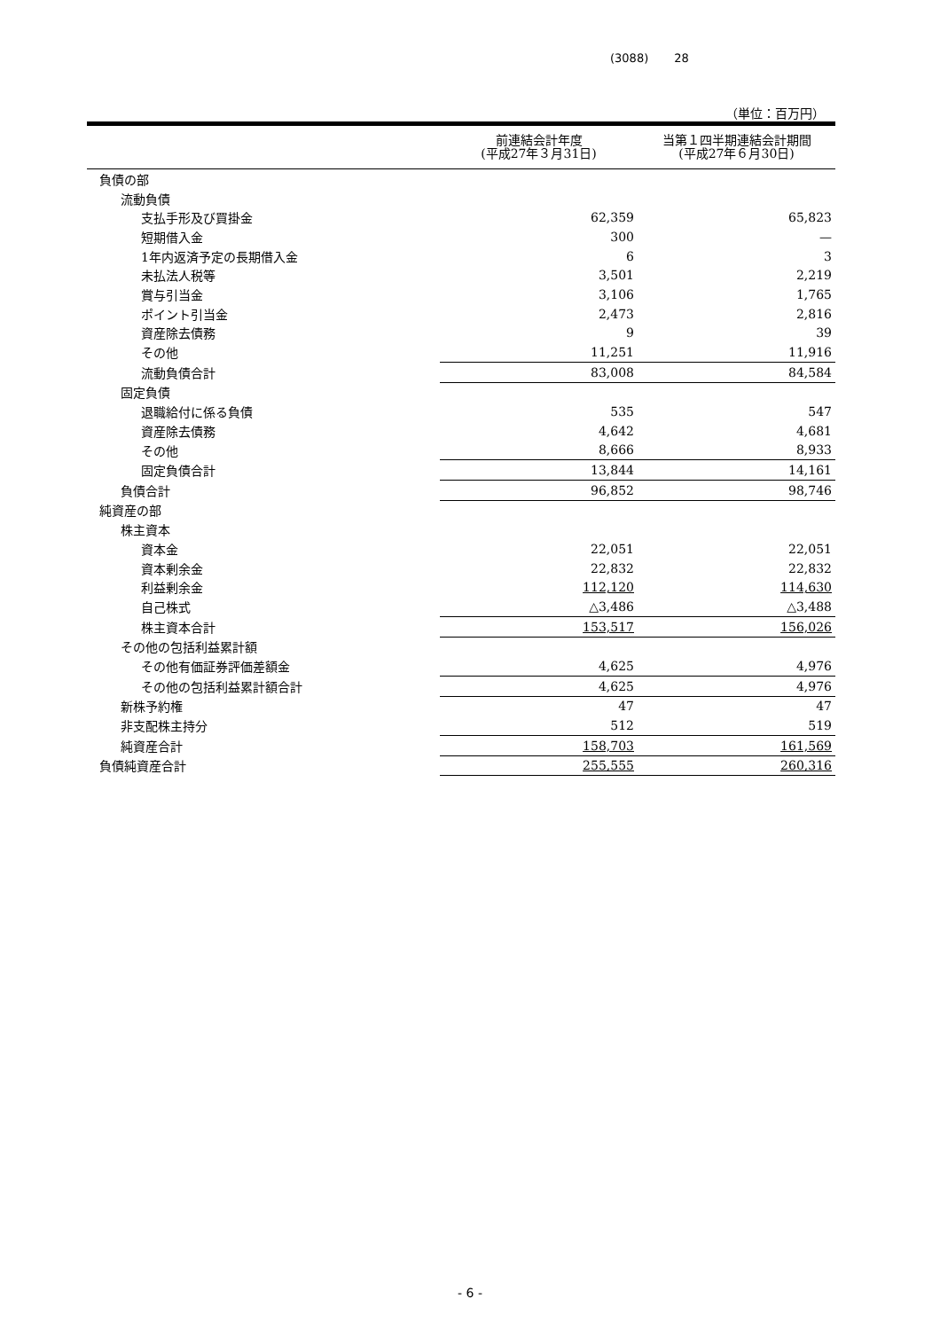(3088) 28
（単位：百万円）
| | 前連結会計年度 (平成27年３月31日) | 当第１四半期連結会計期間 (平成27年６月30日) |
| --- | --- | --- |
| 負債の部 | | |
| 流動負債 | | |
| 支払手形及び買掛金 | 62,359 | 65,823 |
| 短期借入金 | 300 | — |
| 1年内返済予定の長期借入金 | 6 | 3 |
| 未払法人税等 | 3,501 | 2,219 |
| 賞与引当金 | 3,106 | 1,765 |
| ポイント引当金 | 2,473 | 2,816 |
| 資産除去債務 | 9 | 39 |
| その他 | 11,251 | 11,916 |
| 流動負債合計 | 83,008 | 84,584 |
| 固定負債 | | |
| 退職給付に係る負債 | 535 | 547 |
| 資産除去債務 | 4,642 | 4,681 |
| その他 | 8,666 | 8,933 |
| 固定負債合計 | 13,844 | 14,161 |
| 負債合計 | 96,852 | 98,746 |
| 純資産の部 | | |
| 株主資本 | | |
| 資本金 | 22,051 | 22,051 |
| 資本剰余金 | 22,832 | 22,832 |
| 利益剰余金 | 112,120 | 114,630 |
| 自己株式 | △3,486 | △3,488 |
| 株主資本合計 | 153,517 | 156,026 |
| その他の包括利益累計額 | | |
| その他有価証券評価差額金 | 4,625 | 4,976 |
| その他の包括利益累計額合計 | 4,625 | 4,976 |
| 新株予約権 | 47 | 47 |
| 非支配株主持分 | 512 | 519 |
| 純資産合計 | 158,703 | 161,569 |
| 負債純資産合計 | 255,555 | 260,316 |
- 6 -